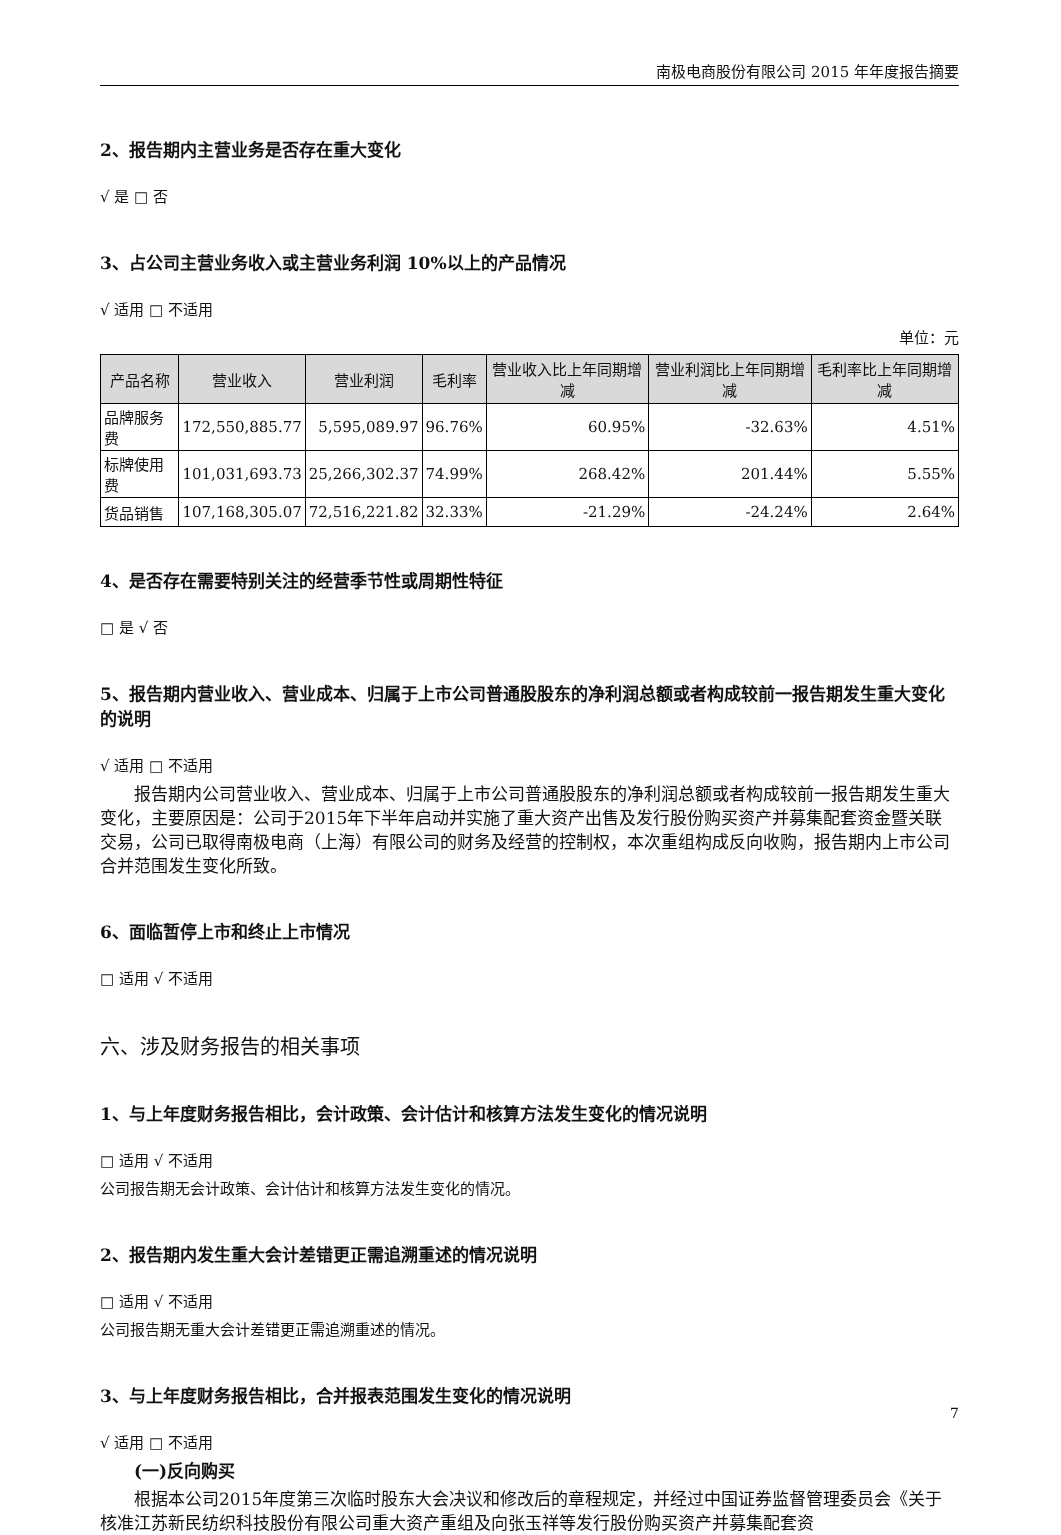南极电商股份有限公司 2015 年年度报告摘要
2、报告期内主营业务是否存在重大变化
√ 是 □ 否
3、占公司主营业务收入或主营业务利润 10%以上的产品情况
√ 适用 □ 不适用
单位：元
| 产品名称 | 营业收入 | 营业利润 | 毛利率 | 营业收入比上年同期增减 | 营业利润比上年同期增减 | 毛利率比上年同期增减 |
| --- | --- | --- | --- | --- | --- | --- |
| 品牌服务费 | 172,550,885.77 | 5,595,089.97 | 96.76% | 60.95% | -32.63% | 4.51% |
| 标牌使用费 | 101,031,693.73 | 25,266,302.37 | 74.99% | 268.42% | 201.44% | 5.55% |
| 货品销售 | 107,168,305.07 | 72,516,221.82 | 32.33% | -21.29% | -24.24% | 2.64% |
4、是否存在需要特别关注的经营季节性或周期性特征
□ 是 √ 否
5、报告期内营业收入、营业成本、归属于上市公司普通股股东的净利润总额或者构成较前一报告期发生重大变化的说明
√ 适用 □ 不适用
报告期内公司营业收入、营业成本、归属于上市公司普通股股东的净利润总额或者构成较前一报告期发生重大变化，主要原因是：公司于2015年下半年启动并实施了重大资产出售及发行股份购买资产并募集配套资金暨关联交易，公司已取得南极电商（上海）有限公司的财务及经营的控制权，本次重组构成反向收购，报告期内上市公司合并范围发生变化所致。
6、面临暂停上市和终止上市情况
□ 适用 √ 不适用
六、涉及财务报告的相关事项
1、与上年度财务报告相比，会计政策、会计估计和核算方法发生变化的情况说明
□ 适用 √ 不适用
公司报告期无会计政策、会计估计和核算方法发生变化的情况。
2、报告期内发生重大会计差错更正需追溯重述的情况说明
□ 适用 √ 不适用
公司报告期无重大会计差错更正需追溯重述的情况。
3、与上年度财务报告相比，合并报表范围发生变化的情况说明
√ 适用 □ 不适用
(一)反向购买
根据本公司2015年度第三次临时股东大会决议和修改后的章程规定，并经过中国证券监督管理委员会《关于核准江苏新民纺织科技股份有限公司重大资产重组及向张玉祥等发行股份购买资产并募集配套资
7